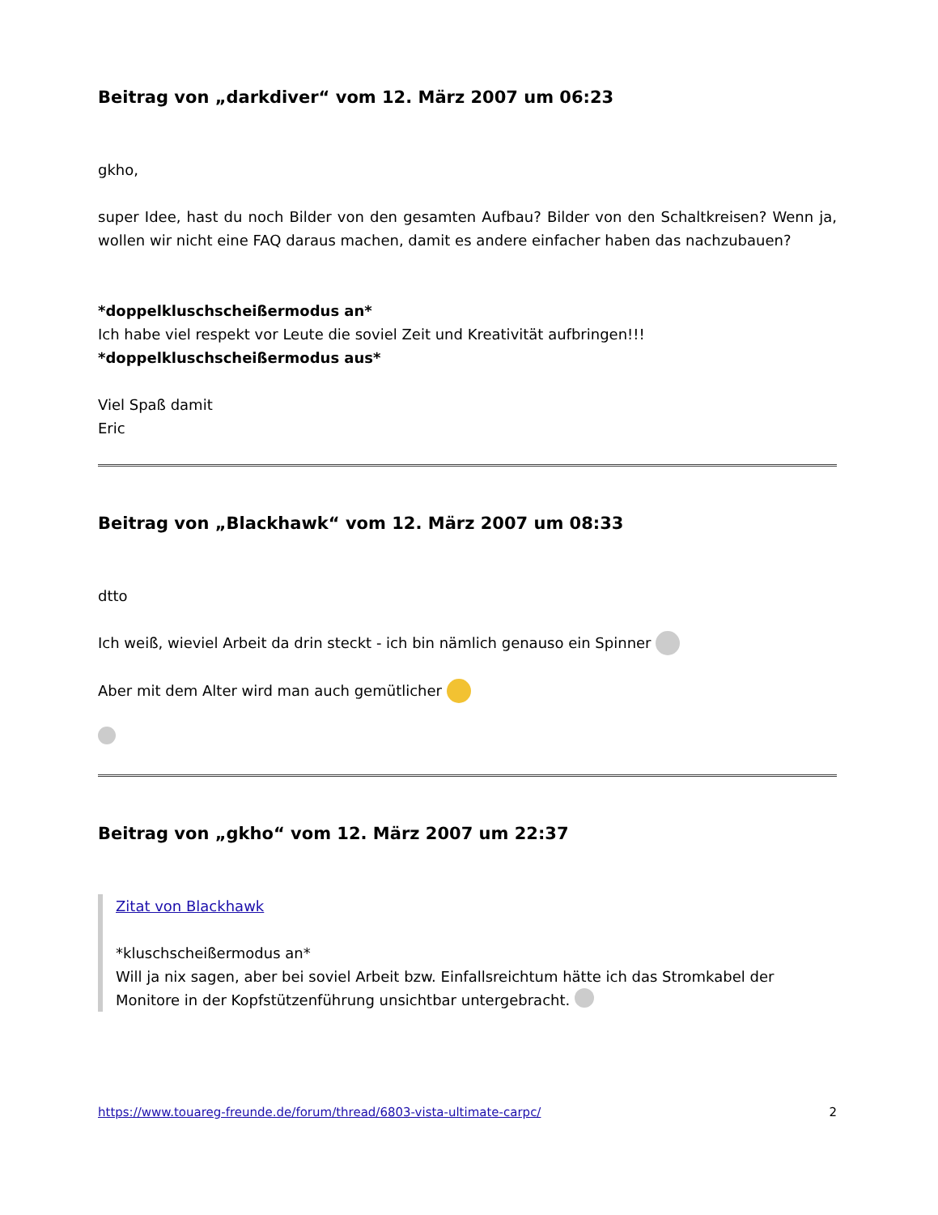Beitrag von „darkdiver“ vom 12. März 2007 um 06:23
gkho,
super Idee, hast du noch Bilder von den gesamten Aufbau? Bilder von den Schaltkreisen? Wenn ja, wollen wir nicht eine FAQ daraus machen, damit es andere einfacher haben das nachzubauen?
*doppelkluschscheißermodus an*
Ich habe viel respekt vor Leute die soviel Zeit und Kreativität aufbringen!!!
*doppelkluschscheißermodus aus*
Viel Spaß damit
Eric
Beitrag von „Blackhawk“ vom 12. März 2007 um 08:33
dtto
Ich weiß, wieviel Arbeit da drin steckt - ich bin nämlich genauso ein Spinner
Aber mit dem Alter wird man auch gemütlicher
Beitrag von „gkho“ vom 12. März 2007 um 22:37
Zitat von Blackhawk
*kluschscheißermodus an*
Will ja nix sagen, aber bei soviel Arbeit bzw. Einfallsreichtum hätte ich das Stromkabel der Monitore in der Kopfstützenführung unsichtbar untergebracht.
https://www.touareg-freunde.de/forum/thread/6803-vista-ultimate-carpc/ 2